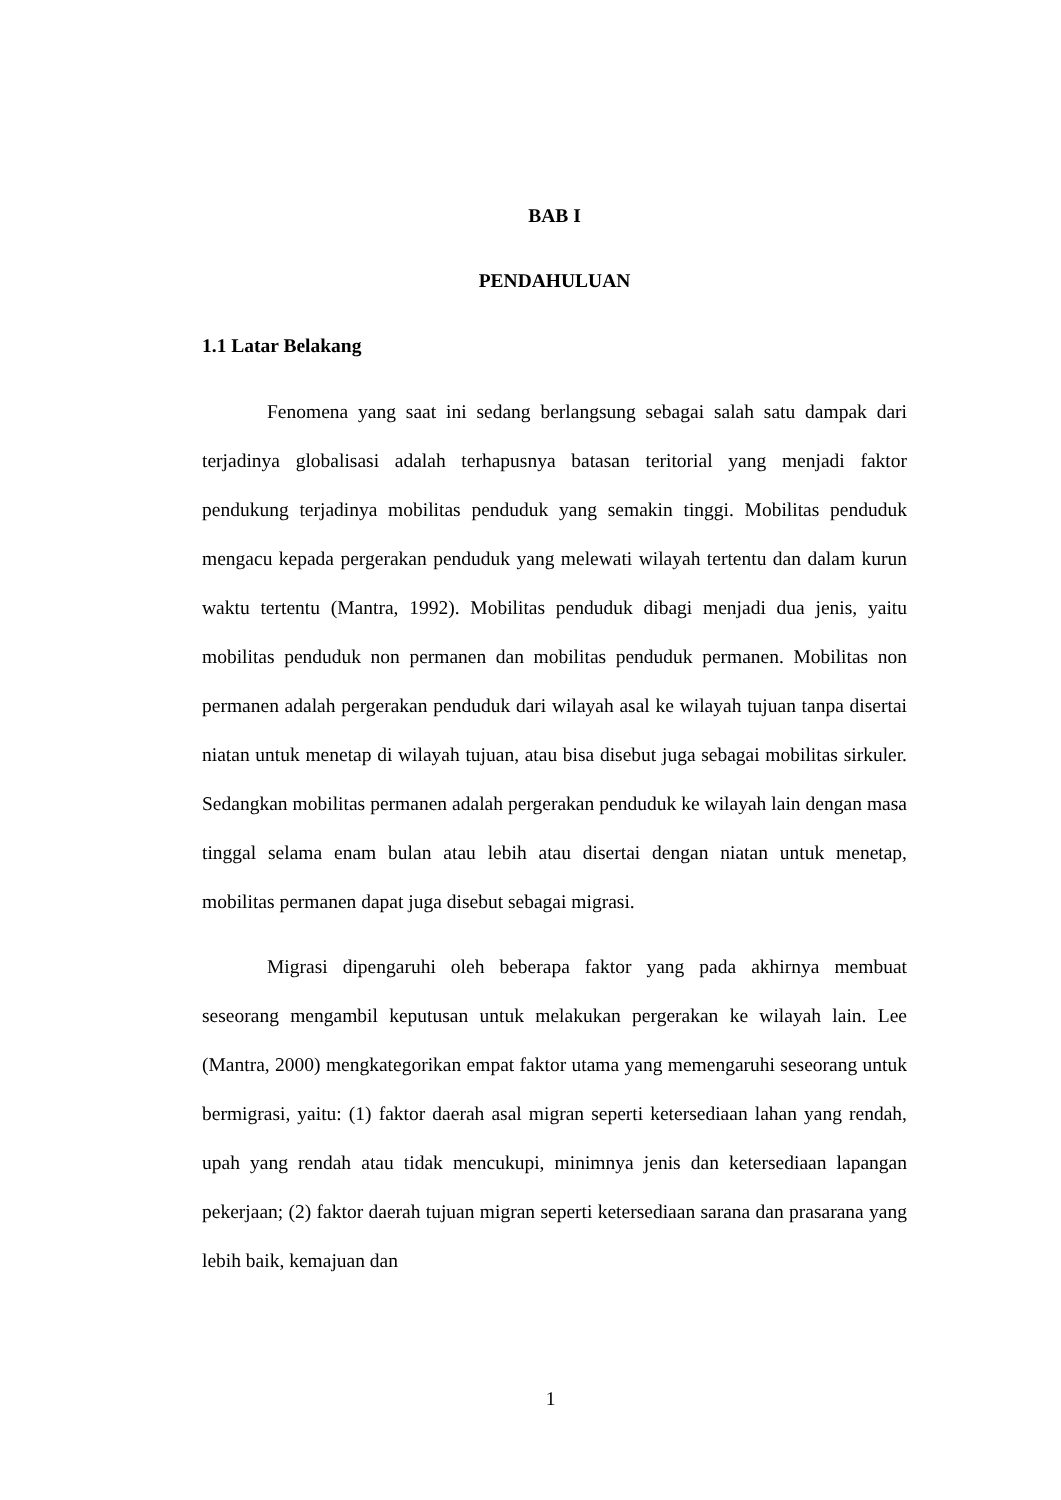BAB I
PENDAHULUAN
1.1 Latar Belakang
Fenomena yang saat ini sedang berlangsung sebagai salah satu dampak dari terjadinya globalisasi adalah terhapusnya batasan teritorial yang menjadi faktor pendukung terjadinya mobilitas penduduk yang semakin tinggi. Mobilitas penduduk mengacu kepada pergerakan penduduk yang melewati wilayah tertentu dan dalam kurun waktu tertentu (Mantra, 1992). Mobilitas penduduk dibagi menjadi dua jenis, yaitu mobilitas penduduk non permanen dan mobilitas penduduk permanen. Mobilitas non permanen adalah pergerakan penduduk dari wilayah asal ke wilayah tujuan tanpa disertai niatan untuk menetap di wilayah tujuan, atau bisa disebut juga sebagai mobilitas sirkuler. Sedangkan mobilitas permanen adalah pergerakan penduduk ke wilayah lain dengan masa tinggal selama enam bulan atau lebih atau disertai dengan niatan untuk menetap, mobilitas permanen dapat juga disebut sebagai migrasi.
Migrasi dipengaruhi oleh beberapa faktor yang pada akhirnya membuat seseorang mengambil keputusan untuk melakukan pergerakan ke wilayah lain. Lee (Mantra, 2000) mengkategorikan empat faktor utama yang memengaruhi seseorang untuk bermigrasi, yaitu: (1) faktor daerah asal migran seperti ketersediaan lahan yang rendah, upah yang rendah atau tidak mencukupi, minimnya jenis dan ketersediaan lapangan pekerjaan; (2) faktor daerah tujuan migran seperti ketersediaan sarana dan prasarana yang lebih baik, kemajuan dan
1